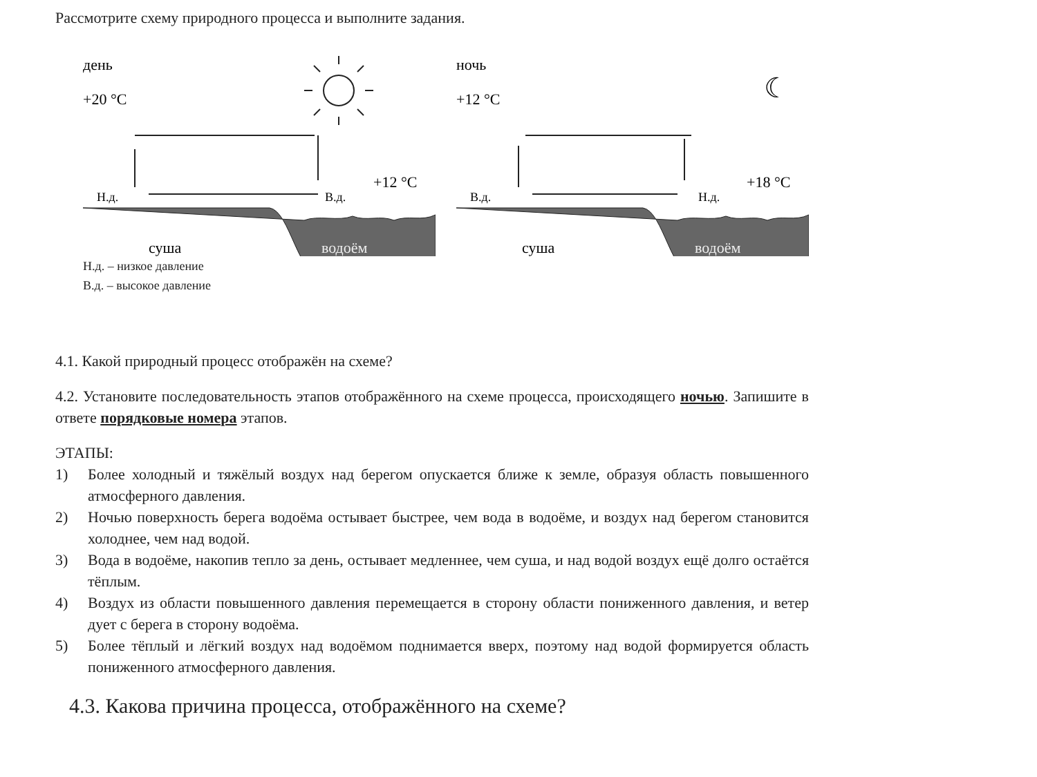Рассмотрите схему природного процесса и выполните задания.
день
+20 °C
Н.д.
В.д.
+12 °C
суша
водоём
ночь
+12 °C
☾
В.д.
Н.д.
+18 °C
суша
водоём
Н.д. – низкое давление
В.д. – высокое давление
4.1. Какой природный процесс отображён на схеме?
4.2. Установите последовательность этапов отображённого на схеме процесса, происходящего ночью. Запишите в ответе порядковые номера этапов.
ЭТАПЫ:
1) Более холодный и тяжёлый воздух над берегом опускается ближе к земле, образуя область повышенного атмосферного давления.
2) Ночью поверхность берега водоёма остывает быстрее, чем вода в водоёме, и воздух над берегом становится холоднее, чем над водой.
3) Вода в водоёме, накопив тепло за день, остывает медленнее, чем суша, и над водой воздух ещё долго остаётся тёплым.
4) Воздух из области повышенного давления перемещается в сторону области пониженного давления, и ветер дует с берега в сторону водоёма.
5) Более тёплый и лёгкий воздух над водоёмом поднимается вверх, поэтому над водой формируется область пониженного атмосферного давления.
4.3. Какова причина процесса, отображённого на схеме?